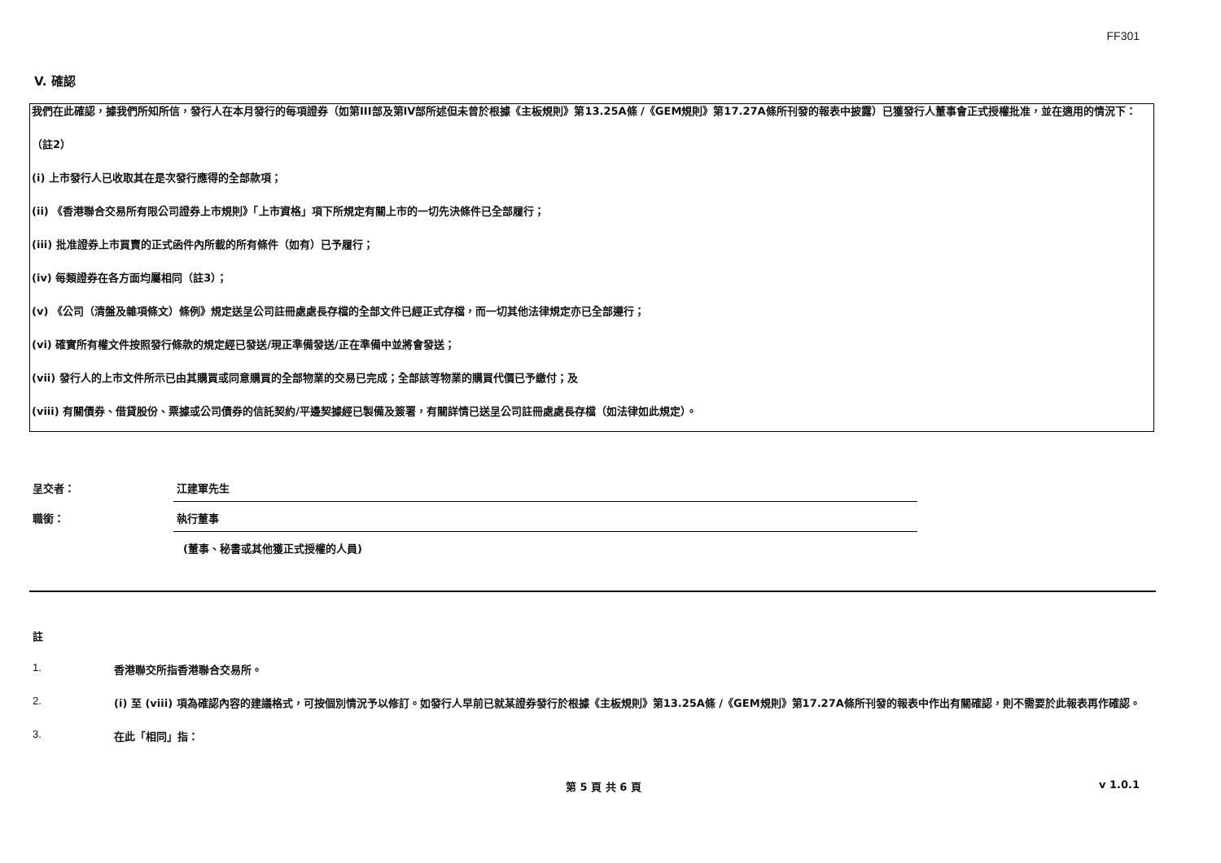FF301
V. 確認
我們在此確認，據我們所知所信，發行人在本月發行的每項證券（如第III部及第IV部所述但未曾於根據《主板規則》第13.25A條 /《GEM規則》第17.27A條所刊發的報表中披露）已獲發行人董事會正式授權批准，並在適用的情況下：
（註2）
(i) 上市發行人已收取其在是次發行應得的全部款項；
(ii) 《香港聯合交易所有限公司證券上市規則》「上市資格」項下所規定有關上市的一切先決條件已全部履行；
(iii) 批准證券上市買賣的正式函件內所載的所有條件（如有）已予履行；
(iv) 每類證券在各方面均屬相同（註3）；
(v) 《公司（清盤及雜項條文）條例》規定送呈公司註冊處處長存檔的全部文件已經正式存檔，而一切其他法律規定亦已全部遵行；
(vi) 確實所有權文件按照發行條款的規定經已發送/現正準備發送/正在準備中並將會發送；
(vii) 發行人的上市文件所示已由其購買或同意購買的全部物業的交易已完成；全部該等物業的購買代價已予繳付；及
(viii) 有關債券、借貸股份、票據或公司債券的信託契約/平邊契據經已製備及簽署，有關詳情已送呈公司註冊處處長存檔（如法律如此規定）。
呈交者： 江建軍先生
職銜： 執行董事
(董事、秘書或其他獲正式授權的人員)
註
1. 香港聯交所指香港聯合交易所。
2. (i) 至 (viii) 項為確認內容的建議格式，可按個別情況予以修訂。如發行人早前已就某證券發行於根據《主板規則》第13.25A條 /《GEM規則》第17.27A條所刊發的報表中作出有關確認，則不需要於此報表再作確認。
3. 在此「相同」指：
第 5 頁 共 6 頁 v 1.0.1